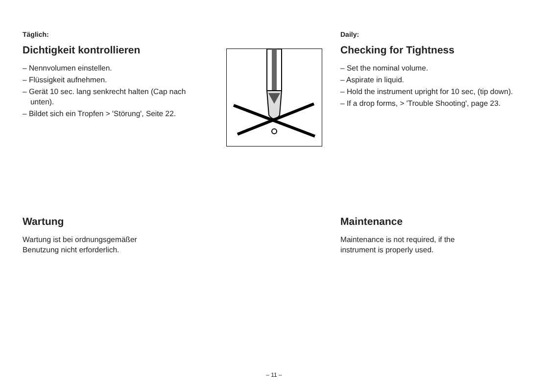Täglich:
Dichtigkeit kontrollieren
– Nennvolumen einstellen.
– Flüssigkeit aufnehmen.
– Gerät 10 sec. lang senkrecht halten (Cap nach unten).
– Bildet sich ein Tropfen > 'Störung', Seite 22.
Daily:
Checking for Tightness
– Set the nominal volume.
– Aspirate in liquid.
– Hold the instrument upright for 10 sec, (tip down).
– If a drop forms, > 'Trouble Shooting', page 23.
Wartung
Wartung ist bei ordnungsgemäßer
Benutzung nicht erforderlich.
Maintenance
Maintenance is not required, if the
instrument is properly used.
– 11 –